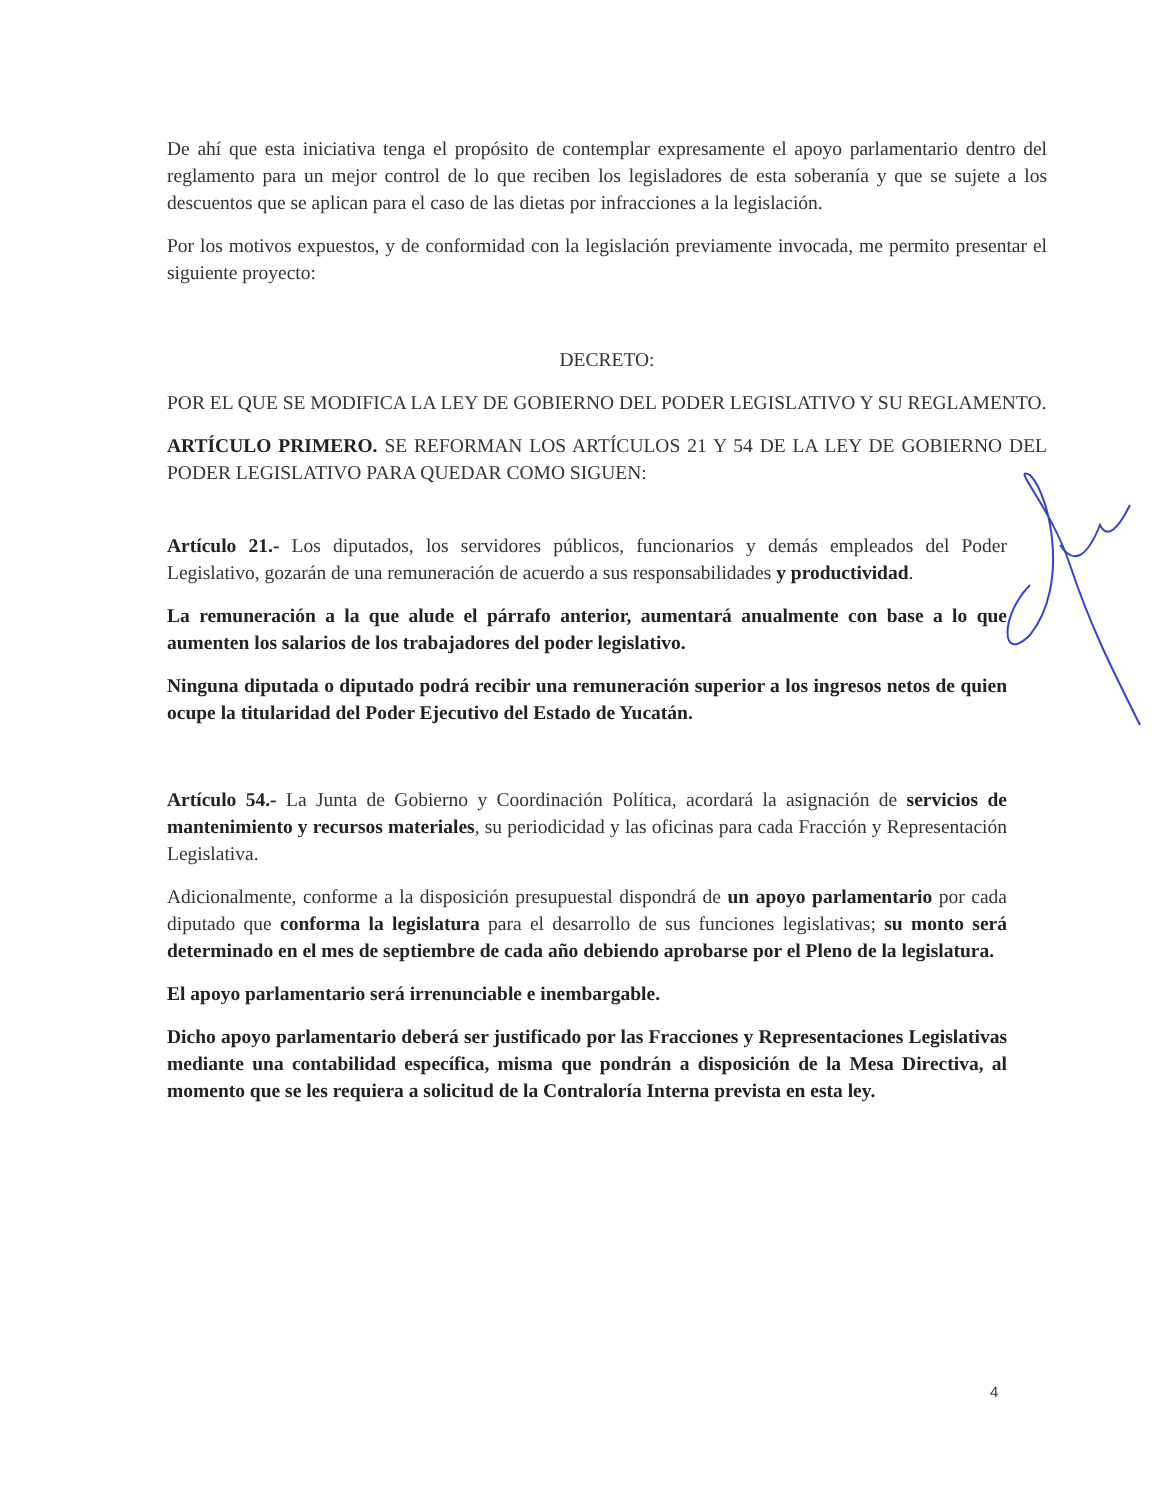De ahí que esta iniciativa tenga el propósito de contemplar expresamente el apoyo parlamentario dentro del reglamento para un mejor control de lo que reciben los legisladores de esta soberanía y que se sujete a los descuentos que se aplican para el caso de las dietas por infracciones a la legislación.
Por los motivos expuestos, y de conformidad con la legislación previamente invocada, me permito presentar el siguiente proyecto:
DECRETO:
POR EL QUE SE MODIFICA LA LEY DE GOBIERNO DEL PODER LEGISLATIVO Y SU REGLAMENTO.
ARTÍCULO PRIMERO. SE REFORMAN LOS ARTÍCULOS 21 Y 54 DE LA LEY DE GOBIERNO DEL PODER LEGISLATIVO PARA QUEDAR COMO SIGUEN:
Artículo 21.- Los diputados, los servidores públicos, funcionarios y demás empleados del Poder Legislativo, gozarán de una remuneración de acuerdo a sus responsabilidades y productividad.
La remuneración a la que alude el párrafo anterior, aumentará anualmente con base a lo que aumenten los salarios de los trabajadores del poder legislativo.
Ninguna diputada o diputado podrá recibir una remuneración superior a los ingresos netos de quien ocupe la titularidad del Poder Ejecutivo del Estado de Yucatán.
Artículo 54.- La Junta de Gobierno y Coordinación Política, acordará la asignación de servicios de mantenimiento y recursos materiales, su periodicidad y las oficinas para cada Fracción y Representación Legislativa.
Adicionalmente, conforme a la disposición presupuestal dispondrá de un apoyo parlamentario por cada diputado que conforma la legislatura para el desarrollo de sus funciones legislativas; su monto será determinado en el mes de septiembre de cada año debiendo aprobarse por el Pleno de la legislatura.
El apoyo parlamentario será irrenunciable e inembargable.
Dicho apoyo parlamentario deberá ser justificado por las Fracciones y Representaciones Legislativas mediante una contabilidad específica, misma que pondrán a disposición de la Mesa Directiva, al momento que se les requiera a solicitud de la Contraloría Interna prevista en esta ley.
4